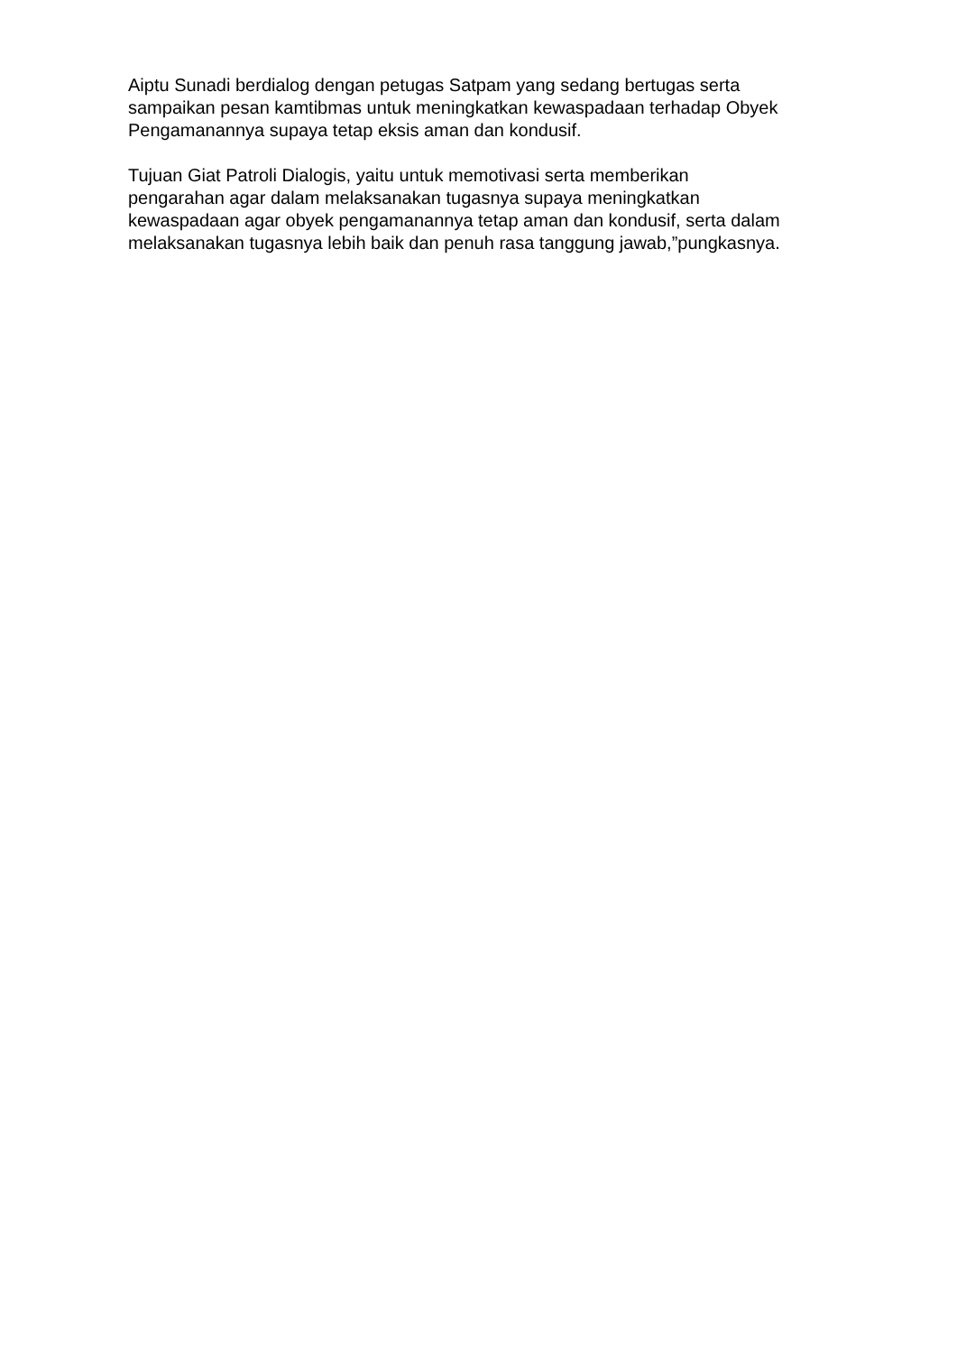Aiptu Sunadi berdialog dengan petugas Satpam yang sedang bertugas serta sampaikan pesan kamtibmas untuk meningkatkan kewaspadaan terhadap Obyek Pengamanannya supaya tetap eksis aman dan kondusif.
Tujuan Giat Patroli Dialogis, yaitu untuk memotivasi serta memberikan pengarahan agar dalam melaksanakan tugasnya supaya meningkatkan kewaspadaan agar obyek pengamanannya tetap aman dan kondusif, serta dalam melaksanakan tugasnya lebih baik dan penuh rasa tanggung jawab,”pungkasnya.